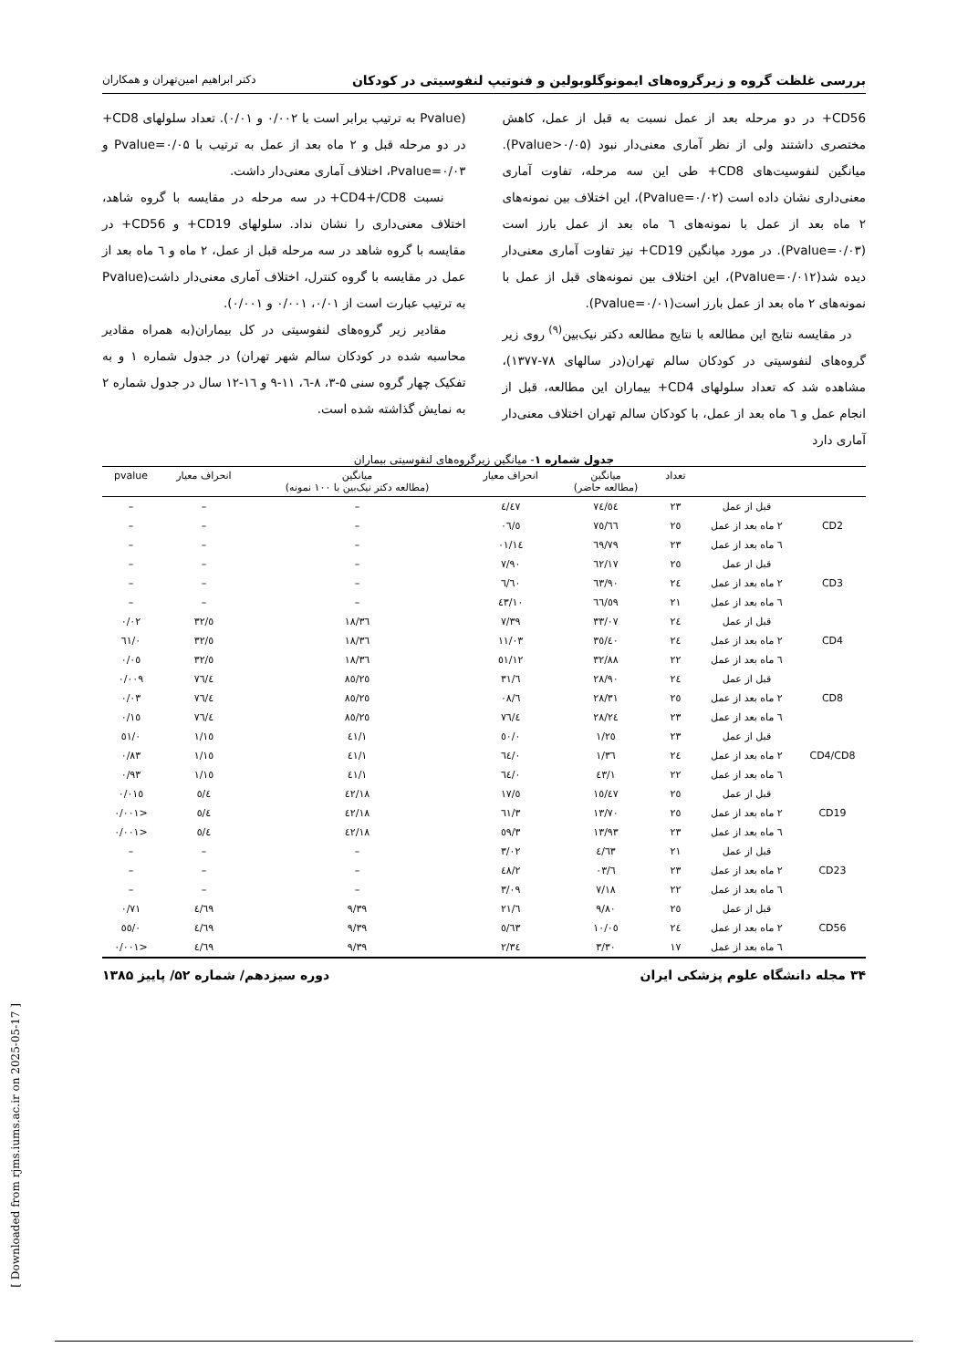بررسی غلظت گروه و زیرگروه‌های ایمونوگلوبولین و فنوتیپ لنفوسیتی در کودکان دکتر ابراهیم امین‌تهران و همکاران
CD56+ در دو مرحله بعد از عمل نسبت به قبل از عمل، کاهش مختصری داشتند ولی از نظر آماری معنی‌دار نبود (Pvalue>۰/۰۵). میانگین لنفوسیت‌های CD8+ طی این سه مرحله، تفاوت آماری معنی‌داری نشان داده است (Pvalue=۰/۰۲)، این اختلاف بین نمونه‌های ۲ ماه بعد از عمل با نمونه‌های ٦ ماه بعد از عمل بارز است (Pvalue=۰/۰۳). در مورد میانگین CD19+ نیز تفاوت آماری معنی‌دار دیده شد(Pvalue=۰/۰۱۲)، این اختلاف بین نمونه‌های قبل از عمل با نمونه‌های ۲ ماه بعد از عمل بارز است(Pvalue=۰/۰۱).
در مقایسه نتایج این مطالعه با نتایج مطالعه دکتر نیک‌بین<sup>(۹)</sup> روی زیر گروه‌های لنفوسیتی در کودکان سالم تهران(در سالهای ۷۸-۱۳۷۷)، مشاهده شد که تعداد سلولهای CD4+ بیماران این مطالعه، قبل از انجام عمل و ٦ ماه بعد از عمل، با کودکان سالم تهران اختلاف معنی‌دار آماری دارد
(Pvalue به ترتیب برابر است با ۰/۰۰۲ و ۰/۰۱). تعداد سلولهای CD8+ در دو مرحله قبل و ۲ ماه بعد از عمل به ترتیب با Pvalue=۰/۰۵ و Pvalue=۰/۰۳، اختلاف آماری معنی‌دار داشت.
نسبت CD4+/CD8+ در سه مرحله در مقایسه با گروه شاهد، اختلاف معنی‌داری را نشان نداد. سلولهای CD19+ و CD56+ در مقایسه با گروه شاهد در سه مرحله قبل از عمل، ۲ ماه و ٦ ماه بعد از عمل در مقایسه با گروه کنترل، اختلاف آماری معنی‌دار داشت(Pvalue به ترتیب عبارت است از ۰/۰۱، ۰/۰۰۱ و ۰/۰۰۱).
مقادیر زیر گروه‌های لنفوسیتی در کل بیماران(به همراه مقادیر محاسبه شده در کودکان سالم شهر تهران) در جدول شماره ۱ و به تفکیک چهار گروه سنی ۵-۳، ۸-٦، ۱۱-۹ و ۱٦-۱۲ سال در جدول شماره ۲ به نمایش گذاشته شده است.
جدول شماره ۱- میانگین زیرگروه‌های لنفوسیتی بیماران
| | | تعداد | میانگین (مطالعه حاضر) | انحراف معیار | میانگین (مطالعه دکتر نیک‌بین با ۱۰۰ نمونه) | انحراف معیار | pvalue |
| --- | --- | --- | --- | --- | --- | --- | --- |
| CD2 | قبل از عمل | ۲۳ | ۷٤/٥٤ | ٤/٤۷ | – | – | – |
| | ۲ ماه بعد از عمل | ۲٥ | ۷٥/٦٦ | ٥/۰٦ | – | – | – |
| | ٦ ماه بعد از عمل | ۲۳ | ٦۹/۷۹ | ۱٤/۰۱ | – | – | – |
| CD3 | قبل از عمل | ۲٥ | ٦۲/۱۷ | ۷/۹۰ | – | – | – |
| | ۲ ماه بعد از عمل | ۲٤ | ٦۳/۹۰ | ٦/٦۰ | – | – | – |
| | ٦ ماه بعد از عمل | ۲۱ | ٥۹/٦٦ | ۱۰/٤۳ | – | – | – |
| CD4 | قبل از عمل | ۲٤ | ۳۳/۰۷ | ۷/۳۹ | ۳٦/۱۸ | ٥/۳۲ | ۰/۰۲ |
| | ۲ ماه بعد از عمل | ۲٤ | ۳٥/٤۰ | ۱۱/۰۳ | ۳٦/۱۸ | ٥/۳۲ | ۰/٦۱ |
| | ٦ ماه بعد از عمل | ۲۲ | ۳۲/۸۸ | ۱۲/٥۱ | ۳٦/۱۸ | ٥/۳۲ | ۰/۰٥ |
| CD8 | قبل از عمل | ۲٤ | ۲۸/۹۰ | ٦/۳۱ | ۲٥/۸٥ | ٤/۷٦ | ۰/۰۰۹ |
| | ۲ ماه بعد از عمل | ۲٥ | ۲۸/۳۱ | ٦/۰۸ | ۲٥/۸٥ | ٤/۷٦ | ۰/۰۳ |
| | ٦ ماه بعد از عمل | ۲۳ | ۲٤/۲۸ | ٤/۷٦ | ۲٥/۸٥ | ٤/۷٦ | ۰/۱٥ |
| CD4/CD8 | قبل از عمل | ۲۳ | ۱/۲٥ | ۰/٥۰ | ۱/٤۱ | ۱/۱٥ | ۰/٥۱ |
| | ۲ ماه بعد از عمل | ۲٤ | ۱/۳٦ | ۰/٦٤ | ۱/٤۱ | ۱/۱٥ | ۰/۸۳ |
| | ٦ ماه بعد از عمل | ۲۲ | ۱/٤۳ | ۰/٦٤ | ۱/٤۱ | ۱/۱٥ | ۰/۹۳ |
| CD19 | قبل از عمل | ۲٥ | ۱٥/٤۷ | ٥/۱۷ | ۱۸/٤۲ | ٥/٤ | ۰/۰۱٥ |
| | ۲ ماه بعد از عمل | ۲٥ | ۱۳/۷۰ | ۳/٦۱ | ۱۸/٤۲ | ٥/٤ | <۰/۰۰۱ |
| | ٦ ماه بعد از عمل | ۲۳ | ۱۳/۹۳ | ۳/٥۹ | ۱۸/٤۲ | ٥/٤ | <۰/۰۰۱ |
| CD23 | قبل از عمل | ۲۱ | ٤/٦۳ | ۳/۰۲ | – | – | – |
| | ۲ ماه بعد از عمل | ۲۳ | ٦/۰۳ | ۲/٤۸ | – | – | – |
| | ٦ ماه بعد از عمل | ۲۲ | ۷/۱۸ | ۳/۰۹ | – | – | – |
| CD56 | قبل از عمل | ۲٥ | ۹/۸۰ | ٦/۲۱ | ۹/۳۹ | ٤/٦۹ | ۰/۷۱ |
| | ۲ ماه بعد از عمل | ۲٤ | ۱۰/۰٥ | ٥/٦۳ | ۹/۳۹ | ٤/٦۹ | ۰/٥٥ |
| | ٦ ماه بعد از عمل | ۱۷ | ۳/۳۰ | ۲/۳٤ | ۹/۳۹ | ٤/٦۹ | <۰/۰۰۱ |
۳۴ مجله دانشگاه علوم پزشکی ایران دوره سیزدهم/ شماره ۵۲/ پاییز ۱۳۸۵
[ Downloaded from rjms.iums.ac.ir on 2025-05-17 ]